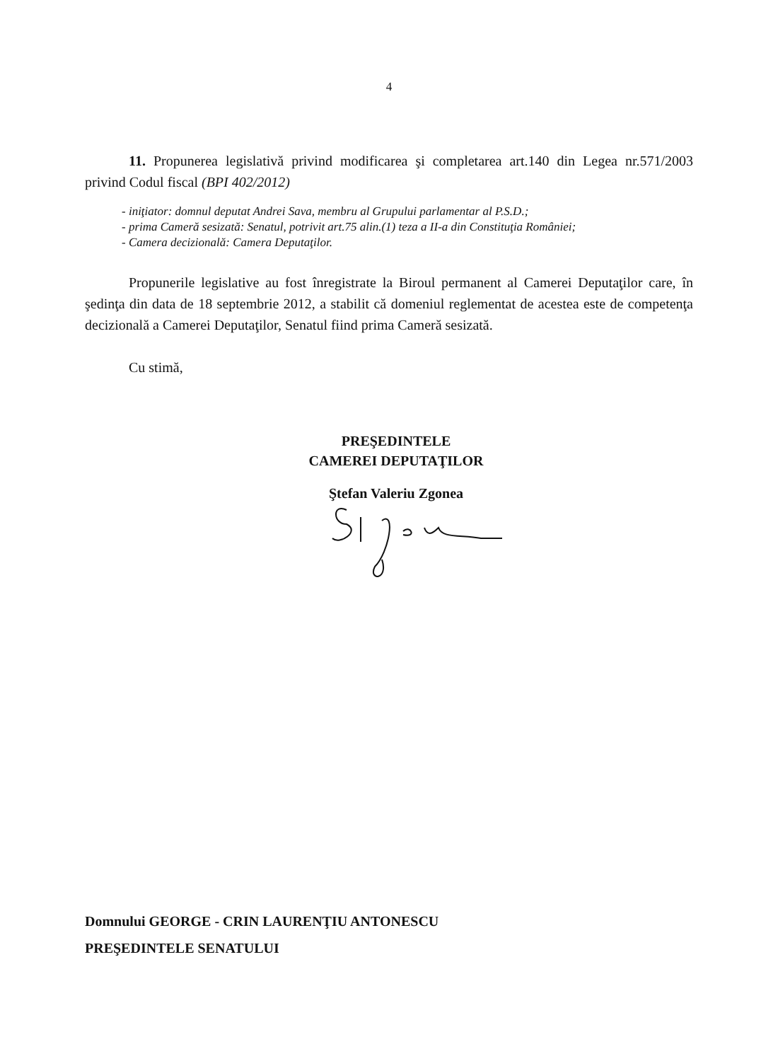4
11. Propunerea legislativă privind modificarea şi completarea art.140 din Legea nr.571/2003 privind Codul fiscal (BPI 402/2012)
- iniţiator: domnul deputat Andrei Sava, membru al Grupului parlamentar al P.S.D.;
- prima Cameră sesizată: Senatul, potrivit art.75 alin.(1) teza a II-a din Constituţia României;
- Camera decizională: Camera Deputaţilor.
Propunerile legislative au fost înregistrate la Biroul permanent al Camerei Deputaţilor care, în şedinţa din data de 18 septembrie 2012, a stabilit că domeniul reglementat de acestea este de competenţa decizională a Camerei Deputaţilor, Senatul fiind prima Cameră sesizată.
Cu stimă,
PREŞEDINTELE
CAMEREI DEPUTAŢILOR
Ştefan Valeriu Zgonea
Domnului GEORGE - CRIN LAURENŢIU ANTONESCU
PREŞEDINTELE SENATULUI